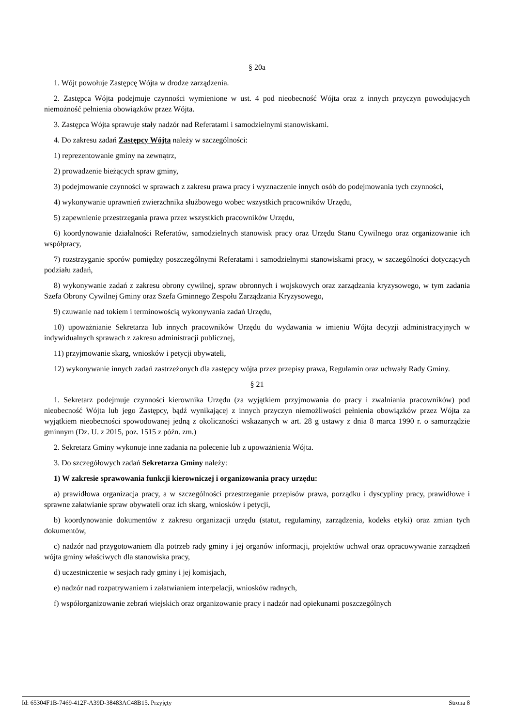§ 20a
1. Wójt powołuje Zastępcę Wójta w drodze zarządzenia.
2. Zastępca Wójta podejmuje czynności wymienione w ust. 4 pod nieobecność Wójta oraz z innych przyczyn powodujących niemożność pełnienia obowiązków przez Wójta.
3. Zastępca Wójta sprawuje stały nadzór nad Referatami i samodzielnymi stanowiskami.
4. Do zakresu zadań Zastępcy Wójta należy w szczególności:
1) reprezentowanie gminy na zewnątrz,
2) prowadzenie bieżących spraw gminy,
3) podejmowanie czynności w sprawach z zakresu prawa pracy i wyznaczenie innych osób do podejmowania tych czynności,
4) wykonywanie uprawnień zwierzchnika służbowego wobec wszystkich pracowników Urzędu,
5) zapewnienie przestrzegania prawa przez wszystkich pracowników Urzędu,
6) koordynowanie działalności Referatów, samodzielnych stanowisk pracy oraz Urzędu Stanu Cywilnego oraz organizowanie ich współpracy,
7) rozstrzyganie sporów pomiędzy poszczególnymi Referatami i samodzielnymi stanowiskami pracy, w szczególności dotyczących podziału zadań,
8) wykonywanie zadań z zakresu obrony cywilnej, spraw obronnych i wojskowych oraz zarządzania kryzysowego, w tym zadania Szefa Obrony Cywilnej Gminy oraz Szefa Gminnego Zespołu Zarządzania Kryzysowego,
9) czuwanie nad tokiem i terminowością wykonywania zadań Urzędu,
10) upoważnianie Sekretarza lub innych pracowników Urzędu do wydawania w imieniu Wójta decyzji administracyjnych w indywidualnych sprawach z zakresu administracji publicznej,
11) przyjmowanie skarg, wniosków i petycji obywateli,
12) wykonywanie innych zadań zastrzeżonych dla zastępcy wójta przez przepisy prawa, Regulamin oraz uchwały Rady Gminy.
§ 21
1. Sekretarz podejmuje czynności kierownika Urzędu (za wyjątkiem przyjmowania do pracy i zwalniania pracowników) pod nieobecność Wójta lub jego Zastępcy, bądź wynikającej z innych przyczyn niemożliwości pełnienia obowiązków przez Wójta za wyjątkiem nieobecności spowodowanej jedną z okoliczności wskazanych w art. 28 g ustawy z dnia 8 marca 1990 r. o samorządzie gminnym (Dz. U. z 2015, poz. 1515 z późn. zm.)
2. Sekretarz Gminy wykonuje inne zadania na polecenie lub z upoważnienia Wójta.
3. Do szczegółowych zadań Sekretarza Gminy należy:
1) W zakresie sprawowania funkcji kierowniczej i organizowania pracy urzędu:
a) prawidłowa organizacja pracy, a w szczególności przestrzeganie przepisów prawa, porządku i dyscypliny pracy, prawidłowe i sprawne załatwianie spraw obywateli oraz ich skarg, wniosków i petycji,
b) koordynowanie dokumentów z zakresu organizacji urzędu (statut, regulaminy, zarządzenia, kodeks etyki) oraz zmian tych dokumentów,
c) nadzór nad przygotowaniem dla potrzeb rady gminy i jej organów informacji, projektów uchwał oraz opracowywanie zarządzeń wójta gminy właściwych dla stanowiska pracy,
d) uczestniczenie w sesjach rady gminy i jej komisjach,
e) nadzór nad rozpatrywaniem i załatwianiem interpelacji, wniosków radnych,
f) współorganizowanie zebrań wiejskich oraz organizowanie pracy i nadzór nad opiekunami poszczególnych
Id: 65304F1B-7469-412F-A39D-38483AC48B15. Przyjęty Strona 8